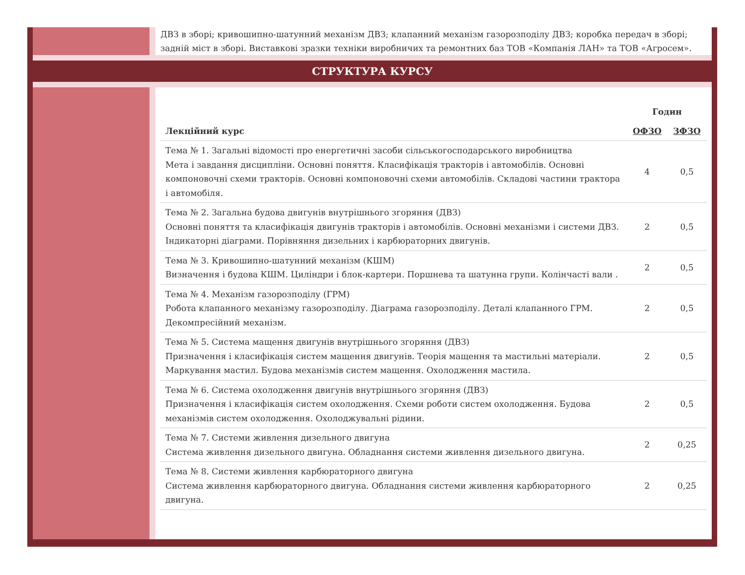ДВЗ в зборі; кривошипно-шатунний механізм ДВЗ; клапанний механізм газорозподілу ДВЗ; коробка передач в зборі; задній міст в зборі. Виставкові зразки техніки виробничих та ремонтних баз ТОВ «Компанія ЛАН» та ТОВ «Агросем».
СТРУКТУРА КУРСУ
| Лекційний курс | Годин | |
| --- | --- | --- |
| | ОФЗО | ЗФЗО |
| Тема № 1. Загальні відомості про енергетичні засоби сільськогосподарського виробництва Мета і завдання дисципліни. Основні поняття. Класифікація тракторів і автомобілів. Основні компоновочні схеми тракторів. Основні компоновочні схеми автомобілів. Складові частини трактора і автомобіля. | 4 | 0,5 |
| Тема № 2. Загальна будова двигунів внутрішнього згоряння (ДВЗ) Основні поняття та класифікація двигунів тракторів і автомобілів. Основні механізми і системи ДВЗ. Індикаторні діаграми. Порівняння дизельних і карбюраторних двигунів. | 2 | 0,5 |
| Тема № 3. Кривошипно-шатунний механізм (КШМ) Визначення і будова КШМ. Циліндри і блок-картери. Поршнева та шатунна групи. Колінчасті вали . | 2 | 0,5 |
| Тема № 4. Механізм газорозподілу (ГРМ) Робота клапанного механізму газорозподілу. Діаграма газорозподілу. Деталі клапанного ГРМ. Декомпресійний механізм. | 2 | 0,5 |
| Тема № 5. Система мащення двигунів внутрішнього згоряння (ДВЗ) Призначення і класифікація систем мащення двигунів. Теорія мащення та мастильні матеріали. Маркування мастил. Будова механізмів систем мащення. Охолодження мастила. | 2 | 0,5 |
| Тема № 6. Система охолодження двигунів внутрішнього згоряння (ДВЗ) Призначення і класифікація систем охолодження. Схеми роботи систем охолодження. Будова механізмів систем охолодження. Охолоджувальні рідини. | 2 | 0,5 |
| Тема № 7. Системи живлення дизельного двигуна Система живлення дизельного двигуна. Обладнання системи живлення дизельного двигуна. | 2 | 0,25 |
| Тема № 8. Системи живлення карбюраторного двигуна Система живлення карбюраторного двигуна. Обладнання системи живлення карбюраторного двигуна. | 2 | 0,25 |